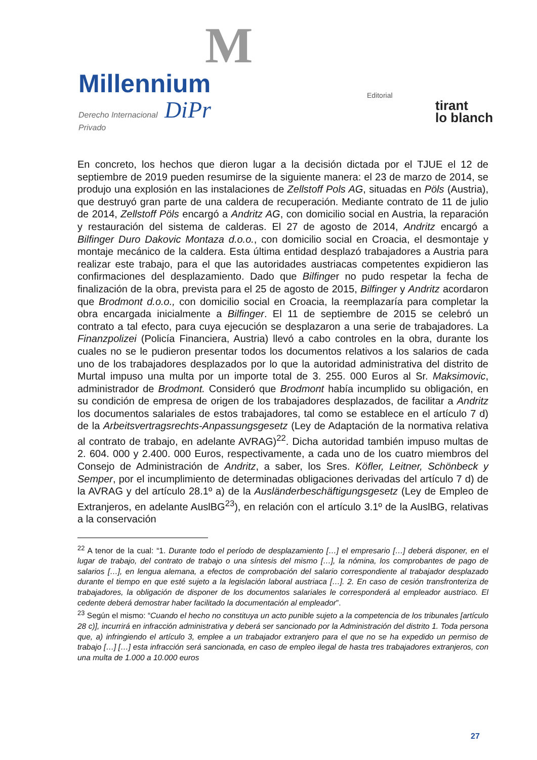M
Millennium
Derecho Internacional DiPr
Privado
Editorial
tirant
lo blanch
En concreto, los hechos que dieron lugar a la decisión dictada por el TJUE el 12 de septiembre de 2019 pueden resumirse de la siguiente manera: el 23 de marzo de 2014, se produjo una explosión en las instalaciones de Zellstoff Pols AG, situadas en Pöls (Austria), que destruyó gran parte de una caldera de recuperación. Mediante contrato de 11 de julio de 2014, Zellstoff Pöls encargó a Andritz AG, con domicilio social en Austria, la reparación y restauración del sistema de calderas. El 27 de agosto de 2014, Andritz encargó a Bilfinger Duro Dakovic Montaza d.o.o., con domicilio social en Croacia, el desmontaje y montaje mecánico de la caldera. Esta última entidad desplazó trabajadores a Austria para realizar este trabajo, para el que las autoridades austriacas competentes expidieron las confirmaciones del desplazamiento. Dado que Bilfinger no pudo respetar la fecha de finalización de la obra, prevista para el 25 de agosto de 2015, Bilfinger y Andritz acordaron que Brodmont d.o.o., con domicilio social en Croacia, la reemplazaría para completar la obra encargada inicialmente a Bilfinger. El 11 de septiembre de 2015 se celebró un contrato a tal efecto, para cuya ejecución se desplazaron a una serie de trabajadores. La Finanzpolizei (Policía Financiera, Austria) llevó a cabo controles en la obra, durante los cuales no se le pudieron presentar todos los documentos relativos a los salarios de cada uno de los trabajadores desplazados por lo que la autoridad administrativa del distrito de Murtal impuso una multa por un importe total de 3. 255. 000 Euros al Sr. Maksimovic, administrador de Brodmont. Consideró que Brodmont había incumplido su obligación, en su condición de empresa de origen de los trabajadores desplazados, de facilitar a Andritz los documentos salariales de estos trabajadores, tal como se establece en el artículo 7 d) de la Arbeitsvertragsrechts-Anpassungsgesetz (Ley de Adaptación de la normativa relativa al contrato de trabajo, en adelante AVRAG)<sup>22</sup>. Dicha autoridad también impuso multas de 2. 604. 000 y 2.400. 000 Euros, respectivamente, a cada uno de los cuatro miembros del Consejo de Administración de Andritz, a saber, los Sres. Köfler, Leitner, Schönbeck y Semper, por el incumplimiento de determinadas obligaciones derivadas del artículo 7 d) de la AVRAG y del artículo 28.1º a) de la Ausländerbeschäftigungsgesetz (Ley de Empleo de Extranjeros, en adelante AuslBG<sup>23</sup>), en relación con el artículo 3.1º de la AuslBG, relativas a la conservación
<sup>22</sup> A tenor de la cual: “1. Durante todo el período de desplazamiento […] el empresario […] deberá disponer, en el lugar de trabajo, del contrato de trabajo o una síntesis del mismo […], la nómina, los comprobantes de pago de salarios […], en lengua alemana, a efectos de comprobación del salario correspondiente al trabajador desplazado durante el tiempo en que esté sujeto a la legislación laboral austriaca […]. 2. En caso de cesión transfronteriza de trabajadores, la obligación de disponer de los documentos salariales le corresponderá al empleador austriaco. El cedente deberá demostrar haber facilitado la documentación al empleador”.
<sup>23</sup> Según el mismo: “Cuando el hecho no constituya un acto punible sujeto a la competencia de los tribunales [artículo 28 c)], incurrirá en infracción administrativa y deberá ser sancionado por la Administración del distrito 1. Toda persona que, a) infringiendo el artículo 3, emplee a un trabajador extranjero para el que no se ha expedido un permiso de trabajo […] […] esta infracción será sancionada, en caso de empleo ilegal de hasta tres trabajadores extranjeros, con una multa de 1.000 a 10.000 euros
27